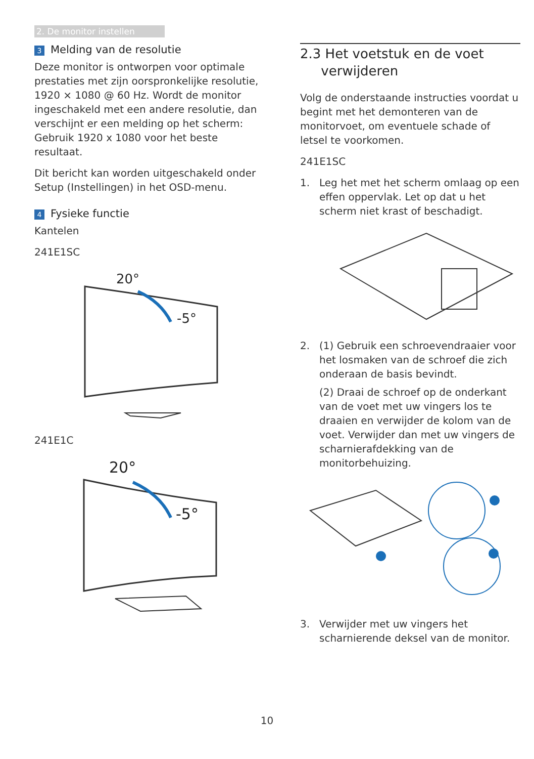2. De monitor instellen
3 Melding van de resolutie
Deze monitor is ontworpen voor optimale prestaties met zijn oorspronkelijke resolutie, 1920 × 1080 @ 60 Hz. Wordt de monitor ingeschakeld met een andere resolutie, dan verschijnt er een melding op het scherm: Gebruik 1920 x 1080 voor het beste resultaat.
Dit bericht kan worden uitgeschakeld onder Setup (Instellingen) in het OSD-menu.
4 Fysieke functie
Kantelen
241E1SC
20°
-5°
241E1C
20°
-5°
2.3 Het voetstuk en de voet
verwijderen
Volg de onderstaande instructies voordat u begint met het demonteren van de monitorvoet, om eventuele schade of letsel te voorkomen.
241E1SC
1. Leg het met het scherm omlaag op een effen oppervlak. Let op dat u het scherm niet krast of beschadigt.
2. (1) Gebruik een schroevendraaier voor het losmaken van de schroef die zich onderaan de basis bevindt.
(2) Draai de schroef op de onderkant van de voet met uw vingers los te draaien en verwijder de kolom van de voet. Verwijder dan met uw vingers de scharnierafdekking van de monitorbehuizing.
3. Verwijder met uw vingers het scharnierende deksel van de monitor.
10